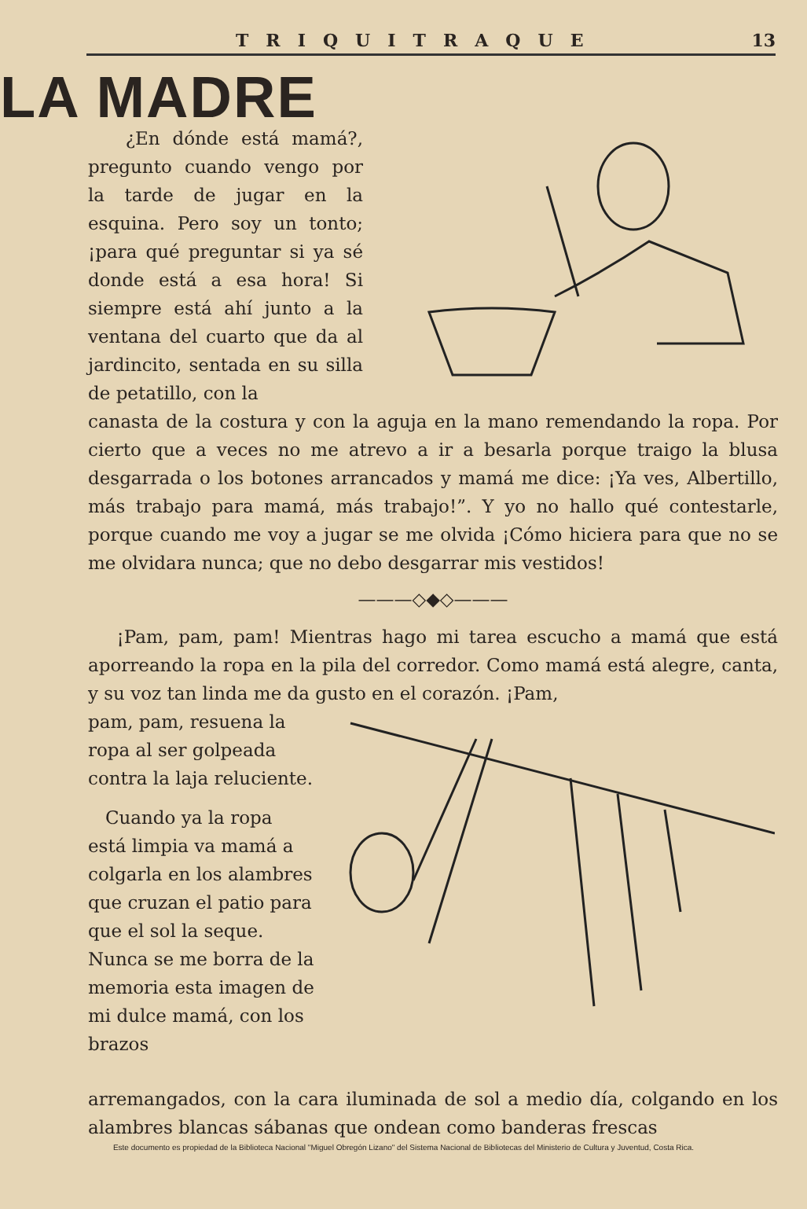TRIQUITRAQUE 13
LA MADRE
¿En dónde está mamá?, pregunto cuando vengo por la tarde de jugar en la esquina. Pero soy un tonto; ¡para qué preguntar si ya sé donde está a esa hora! Si siempre está ahí junto a la ventana del cuarto que da al jardincito, sentada en su silla de petatillo, con la
canasta de la costura y con la aguja en la mano remendando la ropa. Por cierto que a veces no me atrevo a ir a besarla porque traigo la blusa desgarrada o los botones arrancados y mamá me dice: ¡Ya ves, Albertillo, más trabajo para mamá, más trabajo!”. Y yo no hallo qué contestarle, porque cuando me voy a jugar se me olvida ¡Cómo hiciera para que no se me olvidara nunca; que no debo desgarrar mis vestidos!
———◇◆◇———
¡Pam, pam, pam! Mientras hago mi tarea escucho a mamá que está aporreando la ropa en la pila del corredor. Como mamá está alegre, canta, y su voz tan linda me da gusto en el corazón. ¡Pam,
pam, pam, resuena la ropa al ser golpeada contra la laja reluciente.
Cuando ya la ropa está limpia va mamá a colgarla en los alambres que cruzan el patio para que el sol la seque. Nunca se me borra de la memoria esta imagen de mi dulce mamá, con los brazos
arremangados, con la cara iluminada de sol a medio día, colgando en los alambres blancas sábanas que ondean como banderas frescas
Este documento es propiedad de la Biblioteca Nacional "Miguel Obregón Lizano" del Sistema Nacional de Bibliotecas del Ministerio de Cultura y Juventud, Costa Rica.